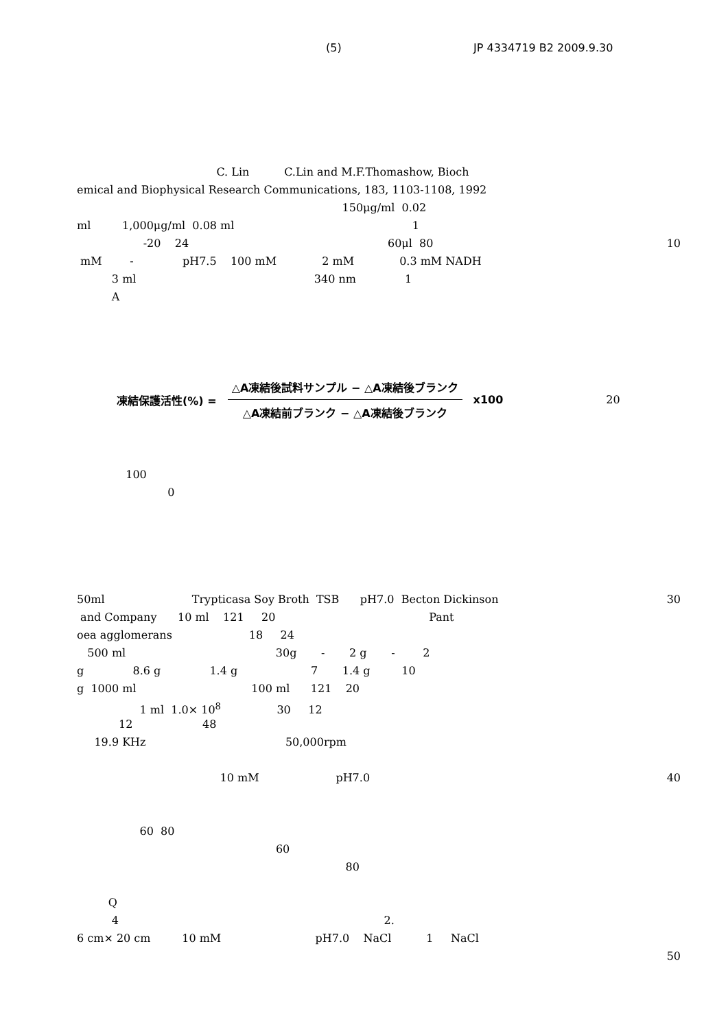(5) JP 4334719 B2 2009.9.30
C. Lin C.Lin and M.F.Thomashow, Bioch
emical and Biophysical Research Communications, 183, 1103-1108, 1992
150μg/ml 0.02
ml 1,000μg/ml 0.08 ml 1
-20 24 60μl 80
10
mM - pH7.5 100 mM 2 mM 0.3 mM NADH
3 ml 340 nm 1
A
凍結保護活性(%) =
△A凍結後試料サンプル − △A凍結後ブランク
△A凍結前ブランク − △A凍結後ブランク
x100 20
100
0
50ml Trypticasa Soy Broth TSB pH7.0 Becton Dickinson
30
and Company 10 ml 121 20 Pant
oea agglomerans 18 24
500 ml 30g - 2 g - 2
g 8.6 g 1.4 g 7 1.4 g 10
g 1000 ml 100 ml 121 20
1 ml 1.0× 10<sup>8</sup> 30 12
12 48
19.9 KHz 50,000rpm
10 mM pH7.0
40
60 80
60
80
Q
4 2.
6 cm× 20 cm 10 mM pH7.0 NaCl 1 NaCl
50